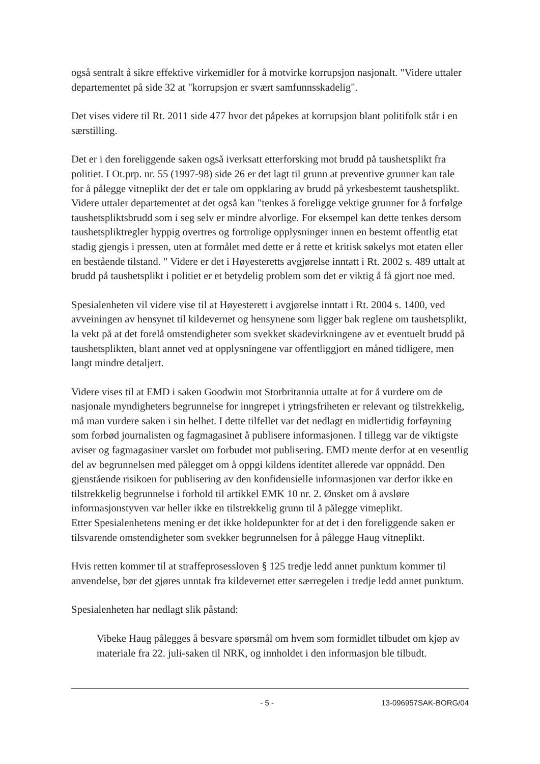også sentralt å sikre effektive virkemidler for å motvirke korrupsjon nasjonalt. "Videre uttaler departementet på side 32 at "korrupsjon er svært samfunnsskadelig".
Det vises videre til Rt. 2011 side 477 hvor det påpekes at korrupsjon blant politifolk står i en særstilling.
Det er i den foreliggende saken også iverksatt etterforsking mot brudd på taushetsplikt fra politiet. I Ot.prp. nr. 55 (1997-98) side 26 er det lagt til grunn at preventive grunner kan tale for å pålegge vitneplikt der det er tale om oppklaring av brudd på yrkesbestemt taushetsplikt. Videre uttaler departementet at det også kan "tenkes å foreligge vektige grunner for å forfølge taushetspliktsbrudd som i seg selv er mindre alvorlige. For eksempel kan dette tenkes dersom taushetspliktregler hyppig overtres og fortrolige opplysninger innen en bestemt offentlig etat stadig gjengis i pressen, uten at formålet med dette er å rette et kritisk søkelys mot etaten eller en bestående tilstand. " Videre er det i Høyesteretts avgjørelse inntatt i Rt. 2002 s. 489 uttalt at brudd på taushetsplikt i politiet er et betydelig problem som det er viktig å få gjort noe med.
Spesialenheten vil videre vise til at Høyesterett i avgjørelse inntatt i Rt. 2004 s. 1400, ved avveiningen av hensynet til kildevernet og hensynene som ligger bak reglene om taushetsplikt, la vekt på at det forelå omstendigheter som svekket skadevirkningene av et eventuelt brudd på taushetsplikten, blant annet ved at opplysningene var offentliggjort en måned tidligere, men langt mindre detaljert.
Videre vises til at EMD i saken Goodwin mot Storbritannia uttalte at for å vurdere om de nasjonale myndigheters begrunnelse for inngrepet i ytringsfriheten er relevant og tilstrekkelig, må man vurdere saken i sin helhet. I dette tilfellet var det nedlagt en midlertidig forføyning som forbød journalisten og fagmagasinet å publisere informasjonen. I tillegg var de viktigste aviser og fagmagasiner varslet om forbudet mot publisering. EMD mente derfor at en vesentlig del av begrunnelsen med pålegget om å oppgi kildens identitet allerede var oppnådd. Den gjenstående risikoen for publisering av den konfidensielle informasjonen var derfor ikke en tilstrekkelig begrunnelse i forhold til artikkel EMK 10 nr. 2. Ønsket om å avsløre informasjonstyven var heller ikke en tilstrekkelig grunn til å pålegge vitneplikt.
Etter Spesialenhetens mening er det ikke holdepunkter for at det i den foreliggende saken er tilsvarende omstendigheter som svekker begrunnelsen for å pålegge Haug vitneplikt.
Hvis retten kommer til at straffeprosessloven § 125 tredje ledd annet punktum kommer til anvendelse, bør det gjøres unntak fra kildevernet etter særregelen i tredje ledd annet punktum.
Spesialenheten har nedlagt slik påstand:
Vibeke Haug pålegges å besvare spørsmål om hvem som formidlet tilbudet om kjøp av materiale fra 22. juli-saken til NRK, og innholdet i den informasjon ble tilbudt.
- 5 - 13-096957SAK-BORG/04